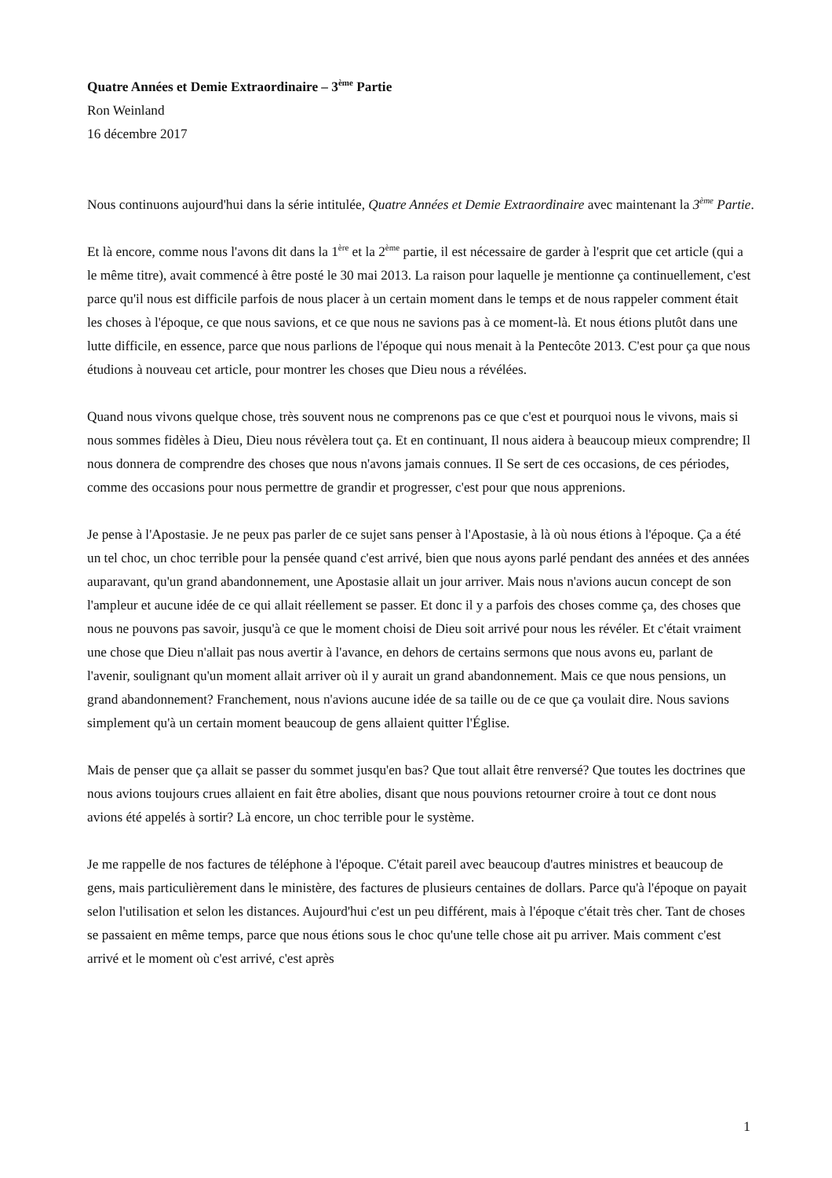Quatre Années et Demie Extraordinaire – 3<sup>ème</sup> Partie
Ron Weinland
16 décembre 2017
Nous continuons aujourd'hui dans la série intitulée, Quatre Années et Demie Extraordinaire avec maintenant la 3<sup>ème</sup> Partie.
Et là encore, comme nous l'avons dit dans la 1<sup>ère</sup> et la 2<sup>ème</sup> partie, il est nécessaire de garder à l'esprit que cet article (qui a le même titre), avait commencé à être posté le 30 mai 2013. La raison pour laquelle je mentionne ça continuellement, c'est parce qu'il nous est difficile parfois de nous placer à un certain moment dans le temps et de nous rappeler comment était les choses à l'époque, ce que nous savions, et ce que nous ne savions pas à ce moment-là. Et nous étions plutôt dans une lutte difficile, en essence, parce que nous parlions de l'époque qui nous menait à la Pentecôte 2013. C'est pour ça que nous étudions à nouveau cet article, pour montrer les choses que Dieu nous a révélées.
Quand nous vivons quelque chose, très souvent nous ne comprenons pas ce que c'est et pourquoi nous le vivons, mais si nous sommes fidèles à Dieu, Dieu nous révèlera tout ça. Et en continuant, Il nous aidera à beaucoup mieux comprendre; Il nous donnera de comprendre des choses que nous n'avons jamais connues. Il Se sert de ces occasions, de ces périodes, comme des occasions pour nous permettre de grandir et progresser, c'est pour que nous apprenions.
Je pense à l'Apostasie. Je ne peux pas parler de ce sujet sans penser à l'Apostasie, à là où nous étions à l'époque. Ça a été un tel choc, un choc terrible pour la pensée quand c'est arrivé, bien que nous ayons parlé pendant des années et des années auparavant, qu'un grand abandonnement, une Apostasie allait un jour arriver. Mais nous n'avions aucun concept de son l'ampleur et aucune idée de ce qui allait réellement se passer. Et donc il y a parfois des choses comme ça, des choses que nous ne pouvons pas savoir, jusqu'à ce que le moment choisi de Dieu soit arrivé pour nous les révéler. Et c'était vraiment une chose que Dieu n'allait pas nous avertir à l'avance, en dehors de certains sermons que nous avons eu, parlant de l'avenir, soulignant qu'un moment allait arriver où il y aurait un grand abandonnement. Mais ce que nous pensions, un grand abandonnement? Franchement, nous n'avions aucune idée de sa taille ou de ce que ça voulait dire. Nous savions simplement qu'à un certain moment beaucoup de gens allaient quitter l'Église.
Mais de penser que ça allait se passer du sommet jusqu'en bas? Que tout allait être renversé? Que toutes les doctrines que nous avions toujours crues allaient en fait être abolies, disant que nous pouvions retourner croire à tout ce dont nous avions été appelés à sortir? Là encore, un choc terrible pour le système.
Je me rappelle de nos factures de téléphone à l'époque. C'était pareil avec beaucoup d'autres ministres et beaucoup de gens, mais particulièrement dans le ministère, des factures de plusieurs centaines de dollars. Parce qu'à l'époque on payait selon l'utilisation et selon les distances. Aujourd'hui c'est un peu différent, mais à l'époque c'était très cher. Tant de choses se passaient en même temps, parce que nous étions sous le choc qu'une telle chose ait pu arriver. Mais comment c'est arrivé et le moment où c'est arrivé, c'est après
1